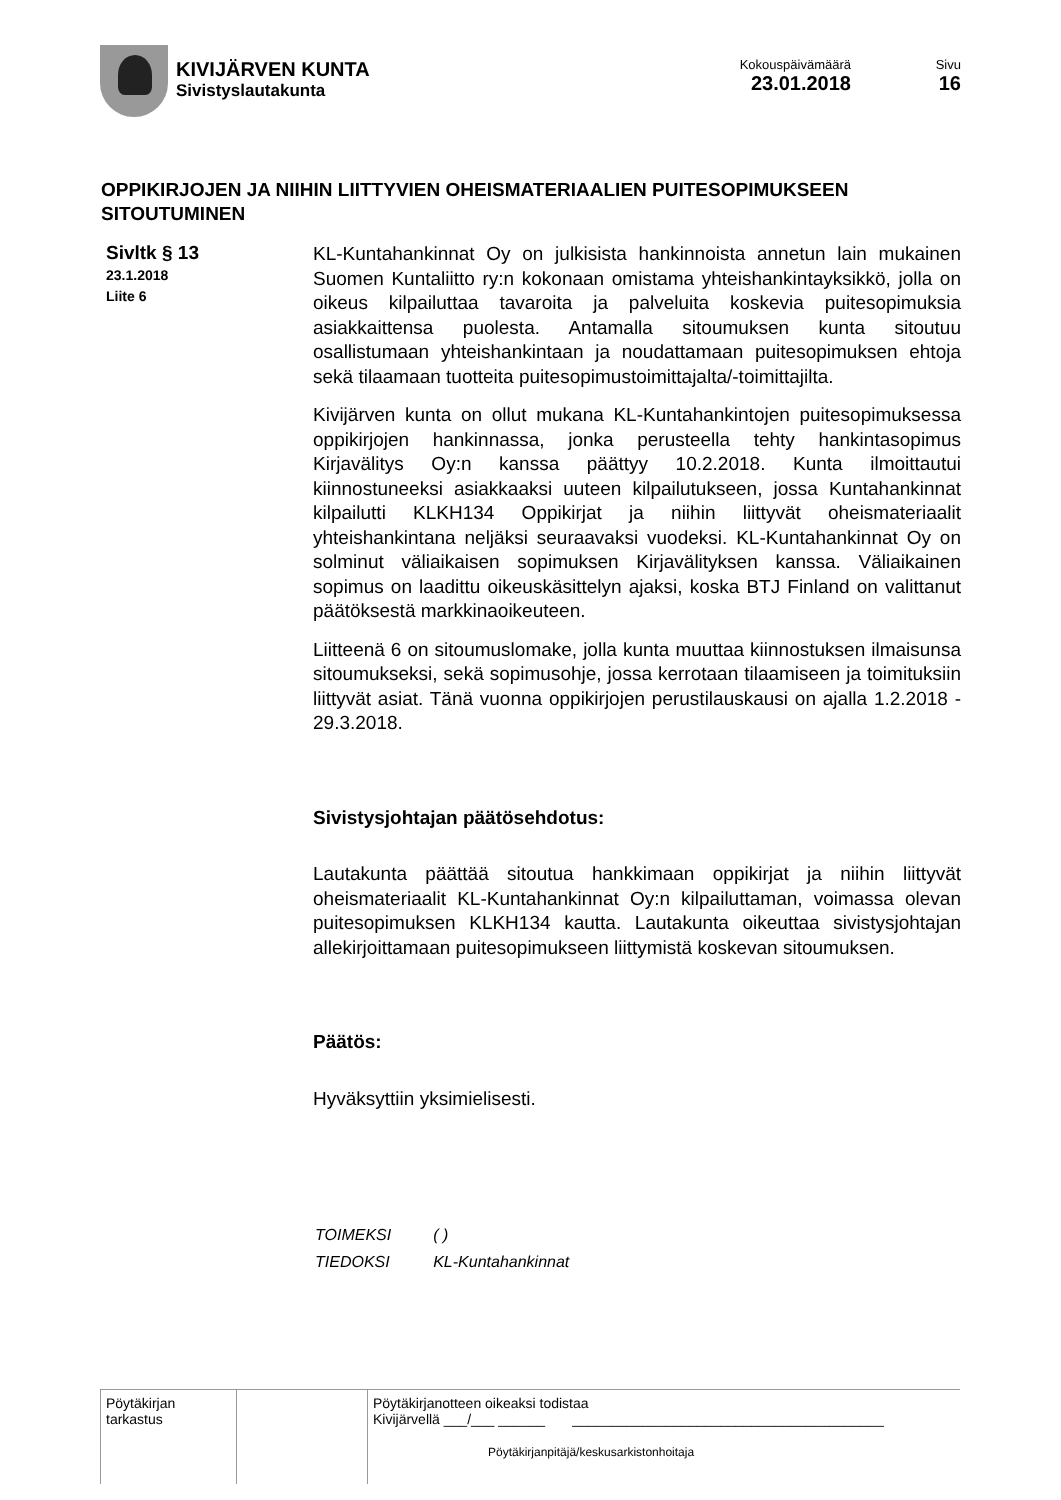KIVIJÄRVEN KUNTA
Sivistyslautakunta
Kokouspäivämäärä
23.01.2018
Sivu
16
OPPIKIRJOJEN JA NIIHIN LIITTYVIEN OHEISMATERIAALIEN PUITESOPIMUKSEEN SITOUTUMINEN
Sivltk § 13
23.1.2018
Liite 6
KL-Kuntahankinnat Oy on julkisista hankinnoista annetun lain mukainen Suomen Kuntaliitto ry:n kokonaan omistama yhteishankintayksikkö, jolla on oikeus kilpailuttaa tavaroita ja palveluita koskevia puitesopimuksia asiakkaittensa puolesta. Antamalla sitoumuksen kunta sitoutuu osallistumaan yhteishankintaan ja noudattamaan puitesopimuksen ehtoja sekä tilaamaan tuotteita puitesopimustoimittajalta/-toimittajilta.
Kivijärven kunta on ollut mukana KL-Kuntahankintojen puitesopimuksessa oppikirjojen hankinnassa, jonka perusteella tehty hankintasopimus Kirjavälitys Oy:n kanssa päättyy 10.2.2018. Kunta ilmoittautui kiinnostuneeksi asiakkaaksi uuteen kilpailutukseen, jossa Kuntahankinnat kilpailutti KLKH134 Oppikirjat ja niihin liittyvät oheismateriaalit yhteishankintana neljäksi seuraavaksi vuodeksi. KL-Kuntahankinnat Oy on solminut väliaikaisen sopimuksen Kirjavälityksen kanssa. Väliaikainen sopimus on laadittu oikeuskäsittelyn ajaksi, koska BTJ Finland on valittanut päätöksestä markkinaoikeuteen.
Liitteenä 6 on sitoumuslomake, jolla kunta muuttaa kiinnostuksen ilmaisunsa sitoumukseksi, sekä sopimusohje, jossa kerrotaan tilaamiseen ja toimituksiin liittyvät asiat. Tänä vuonna oppikirjojen perustilauskausi on ajalla 1.2.2018 - 29.3.2018.
Sivistysjohtajan päätösehdotus:
Lautakunta päättää sitoutua hankkimaan oppikirjat ja niihin liittyvät oheismateriaalit KL-Kuntahankinnat Oy:n kilpailuttaman, voimassa olevan puitesopimuksen KLKH134 kautta. Lautakunta oikeuttaa sivistysjohtajan allekirjoittamaan puitesopimukseen liittymistä koskevan sitoumuksen.
Päätös:
Hyväksyttiin yksimielisesti.
| TOIMEKSI | ( ) |
| TIEDOKSI | KL-Kuntahankinnat |
| Pöytäkirjan tarkastus | | Pöytäkirjanotteen oikeaksi todistaa Kivijärvellä ___/___ ______ ________________________________________ Pöytäkirjanpitäjä/keskusarkistonhoitaja |